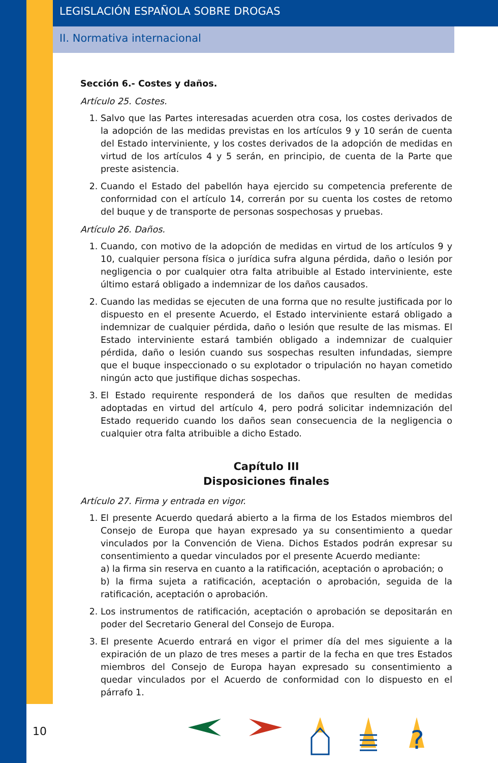LEGISLACIÓN ESPAÑOLA SOBRE DROGAS
II. Normativa internacional
Sección 6.- Costes y daños.
Artículo 25. Costes.
1. Salvo que las Partes interesadas acuerden otra cosa, los costes derivados de la adopción de las medidas previstas en los artículos 9 y 10 serán de cuenta del Estado interviniente, y los costes derivados de la adopción de medidas en virtud de los artículos 4 y 5 serán, en principio, de cuenta de la Parte que preste asistencia.
2. Cuando el Estado del pabellón haya ejercido su competencia preferente de conforrnidad con el artículo 14, correrán por su cuenta los costes de retomo del buque y de transporte de personas sospechosas y pruebas.
Artículo 26. Daños.
1. Cuando, con motivo de la adopción de medidas en virtud de los artículos 9 y 10, cualquier persona física o jurídica sufra alguna pérdida, daño o lesión por negligencia o por cualquier otra falta atribuible al Estado interviniente, este último estará obligado a indemnizar de los daños causados.
2. Cuando las medidas se ejecuten de una forrna que no resulte justificada por lo dispuesto en el presente Acuerdo, el Estado interviniente estará obligado a indemnizar de cualquier pérdida, daño o lesión que resulte de las mismas. El Estado interviniente estará también obligado a indemnizar de cualquier pérdida, daño o lesión cuando sus sospechas resulten infundadas, siempre que el buque inspeccionado o su explotador o tripulación no hayan cometido ningún acto que justifique dichas sospechas.
3. El Estado requirente responderá de los daños que resulten de medidas adoptadas en virtud del artículo 4, pero podrá solicitar indemnización del Estado requerido cuando los daños sean consecuencia de la negligencia o cualquier otra falta atribuible a dicho Estado.
Capítulo III
Disposiciones finales
Artículo 27. Firma y entrada en vigor.
1. El presente Acuerdo quedará abierto a la firma de los Estados miembros del Consejo de Europa que hayan expresado ya su consentimiento a quedar vinculados por la Convención de Viena. Dichos Estados podrán expresar su consentimiento a quedar vinculados por el presente Acuerdo mediante:
a) la firma sin reserva en cuanto a la ratificación, aceptación o aprobación; o
b) la firma sujeta a ratificación, aceptación o aprobación, seguida de la ratificación, aceptación o aprobación.
2. Los instrumentos de ratificación, aceptación o aprobación se depositarán en poder del Secretario General del Consejo de Europa.
3. El presente Acuerdo entrará en vigor el primer día del mes siguiente a la expiración de un plazo de tres meses a partir de la fecha en que tres Estados miembros del Consejo de Europa hayan expresado su consentimiento a quedar vinculados por el Acuerdo de conformidad con lo dispuesto en el párrafo 1.
10
?